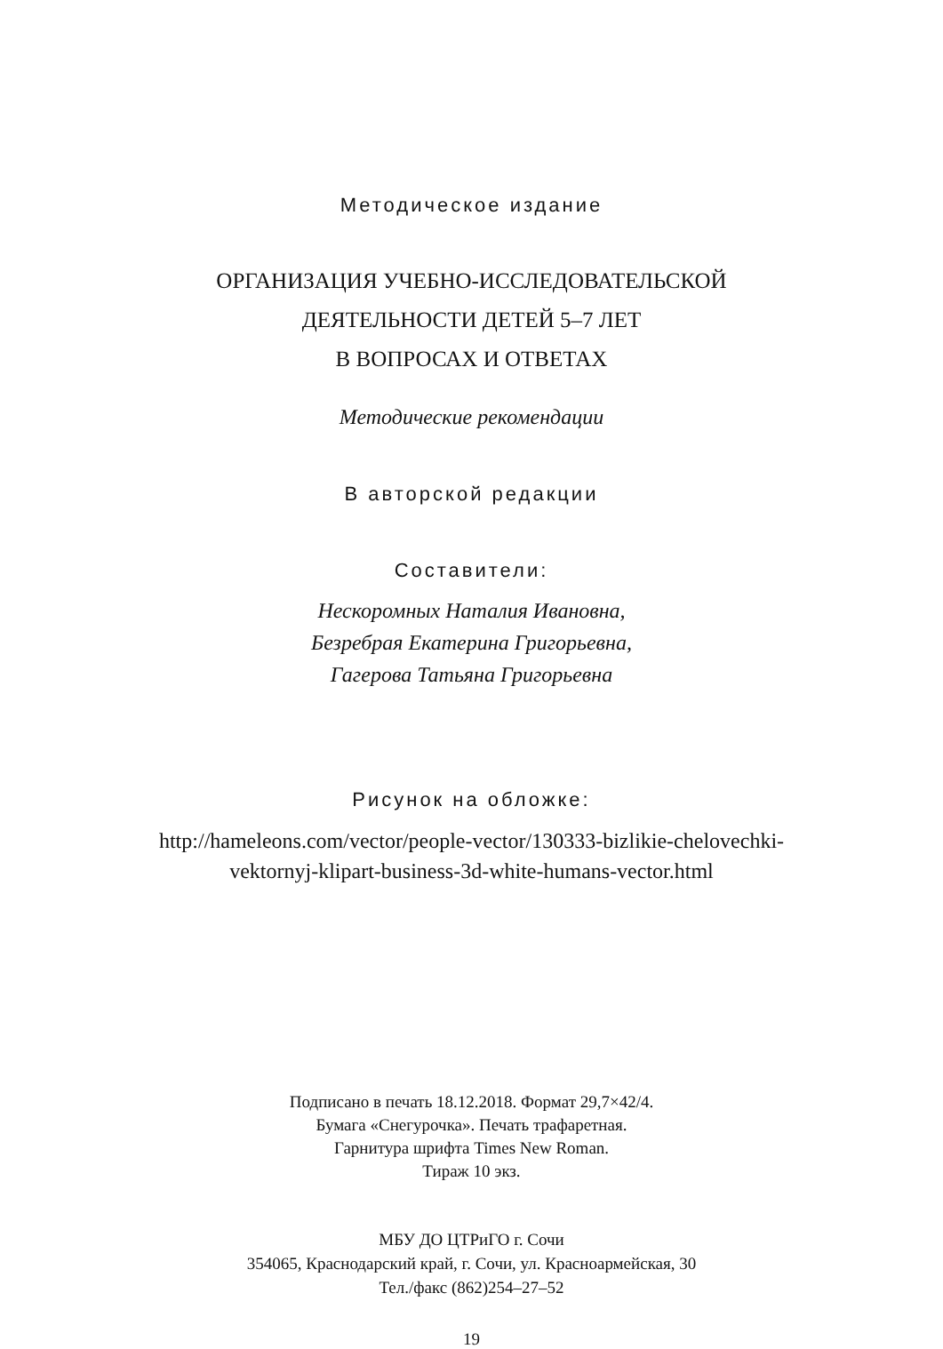Методическое издание
ОРГАНИЗАЦИЯ УЧЕБНО-ИССЛЕДОВАТЕЛЬСКОЙ
ДЕЯТЕЛЬНОСТИ ДЕТЕЙ 5–7 ЛЕТ
В ВОПРОСАХ И ОТВЕТАХ
Методические рекомендации
В авторской редакции
Составители:
Нескоромных Наталия Ивановна,
Безребрая Екатерина Григорьевна,
Гагерова Татьяна Григорьевна
Рисунок на обложке:
http://hameleons.com/vector/people-vector/130333-bizlikie-chelovechki-
vektornyj-klipart-business-3d-white-humans-vector.html
Подписано в печать 18.12.2018. Формат 29,7×42/4.
Бумага «Снегурочка». Печать трафаретная.
Гарнитура шрифта Times New Roman.
Тираж 10 экз.
МБУ ДО ЦТРиГО г. Сочи
354065, Краснодарский край, г. Сочи, ул. Красноармейская, 30
Тел./факс (862)254–27–52
19